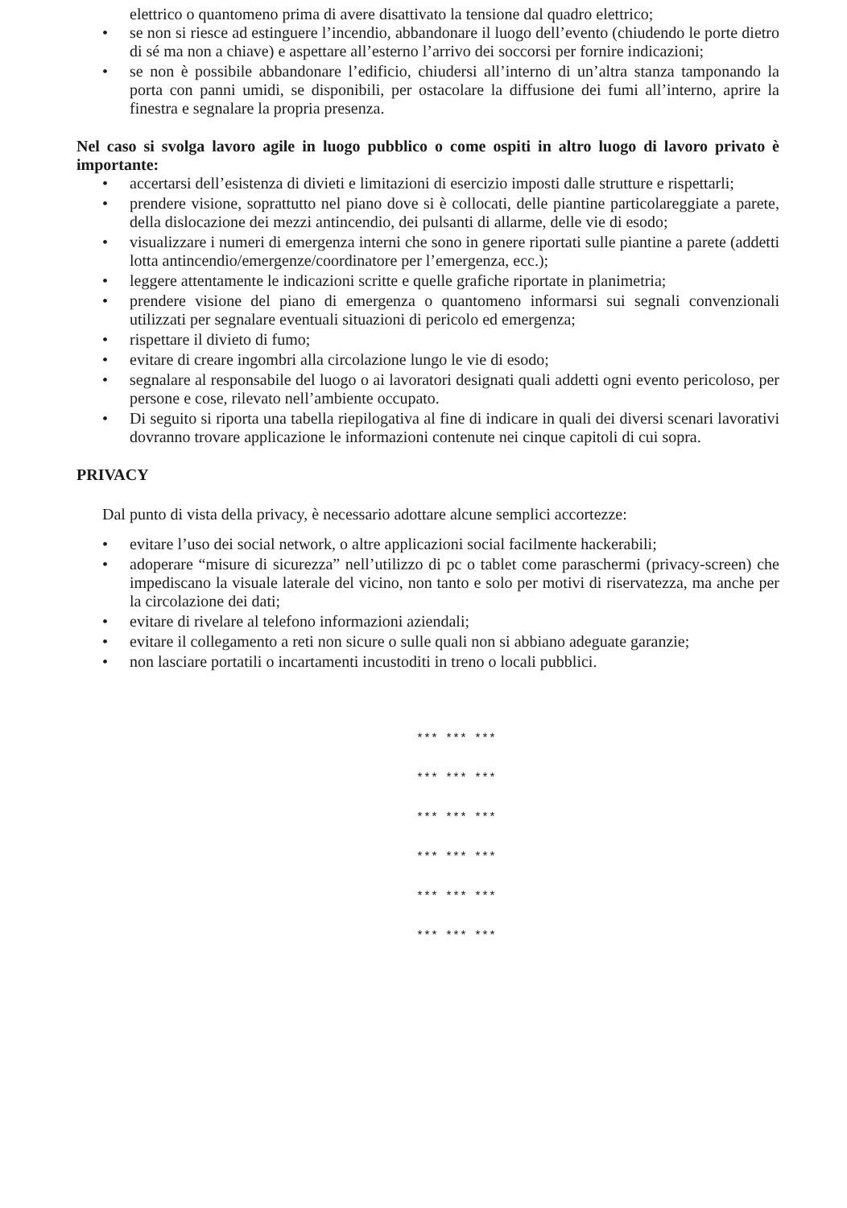elettrico o quantomeno prima di avere disattivato la tensione dal quadro elettrico;
• se non si riesce ad estinguere l’incendio, abbandonare il luogo dell’evento (chiudendo le porte dietro di sé ma non a chiave) e aspettare all’esterno l’arrivo dei soccorsi per fornire indicazioni;
• se non è possibile abbandonare l’edificio, chiudersi all’interno di un’altra stanza tamponando la porta con panni umidi, se disponibili, per ostacolare la diffusione dei fumi all’interno, aprire la finestra e segnalare la propria presenza.
Nel caso si svolga lavoro agile in luogo pubblico o come ospiti in altro luogo di lavoro privato è importante:
• accertarsi dell’esistenza di divieti e limitazioni di esercizio imposti dalle strutture e rispettarli;
• prendere visione, soprattutto nel piano dove si è collocati, delle piantine particolareggiate a parete, della dislocazione dei mezzi antincendio, dei pulsanti di allarme, delle vie di esodo;
• visualizzare i numeri di emergenza interni che sono in genere riportati sulle piantine a parete (addetti lotta antincendio/emergenze/coordinatore per l’emergenza, ecc.);
• leggere attentamente le indicazioni scritte e quelle grafiche riportate in planimetria;
• prendere visione del piano di emergenza o quantomeno informarsi sui segnali convenzionali utilizzati per segnalare eventuali situazioni di pericolo ed emergenza;
• rispettare il divieto di fumo;
• evitare di creare ingombri alla circolazione lungo le vie di esodo;
• segnalare al responsabile del luogo o ai lavoratori designati quali addetti ogni evento pericoloso, per persone e cose, rilevato nell’ambiente occupato.
• Di seguito si riporta una tabella riepilogativa al fine di indicare in quali dei diversi scenari lavorativi dovranno trovare applicazione le informazioni contenute nei cinque capitoli di cui sopra.
PRIVACY
Dal punto di vista della privacy, è necessario adottare alcune semplici accortezze:
• evitare l’uso dei social network, o altre applicazioni social facilmente hackerabili;
• adoperare “misure di sicurezza” nell’utilizzo di pc o tablet come paraschermi (privacy-screen) che impediscano la visuale laterale del vicino, non tanto e solo per motivi di riservatezza, ma anche per la circolazione dei dati;
• evitare di rivelare al telefono informazioni aziendali;
• evitare il collegamento a reti non sicure o sulle quali non si abbiano adeguate garanzie;
• non lasciare portatili o incartamenti incustoditi in treno o locali pubblici.
*** *** ***
*** *** ***
*** *** ***
*** *** ***
*** *** ***
*** *** ***